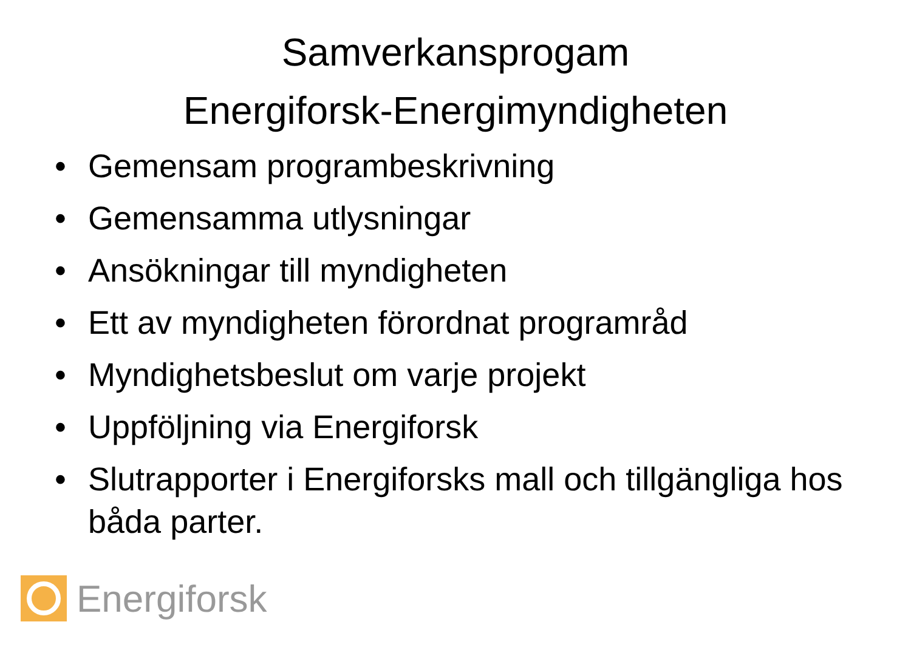Samverkansprogam
Energiforsk-Energimyndigheten
• Gemensam programbeskrivning
• Gemensamma utlysningar
• Ansökningar till myndigheten
• Ett av myndigheten förordnat programråd
• Myndighetsbeslut om varje projekt
• Uppföljning via Energiforsk
• Slutrapporter i Energiforsks mall och tillgängliga hos båda parter.
Energiforsk